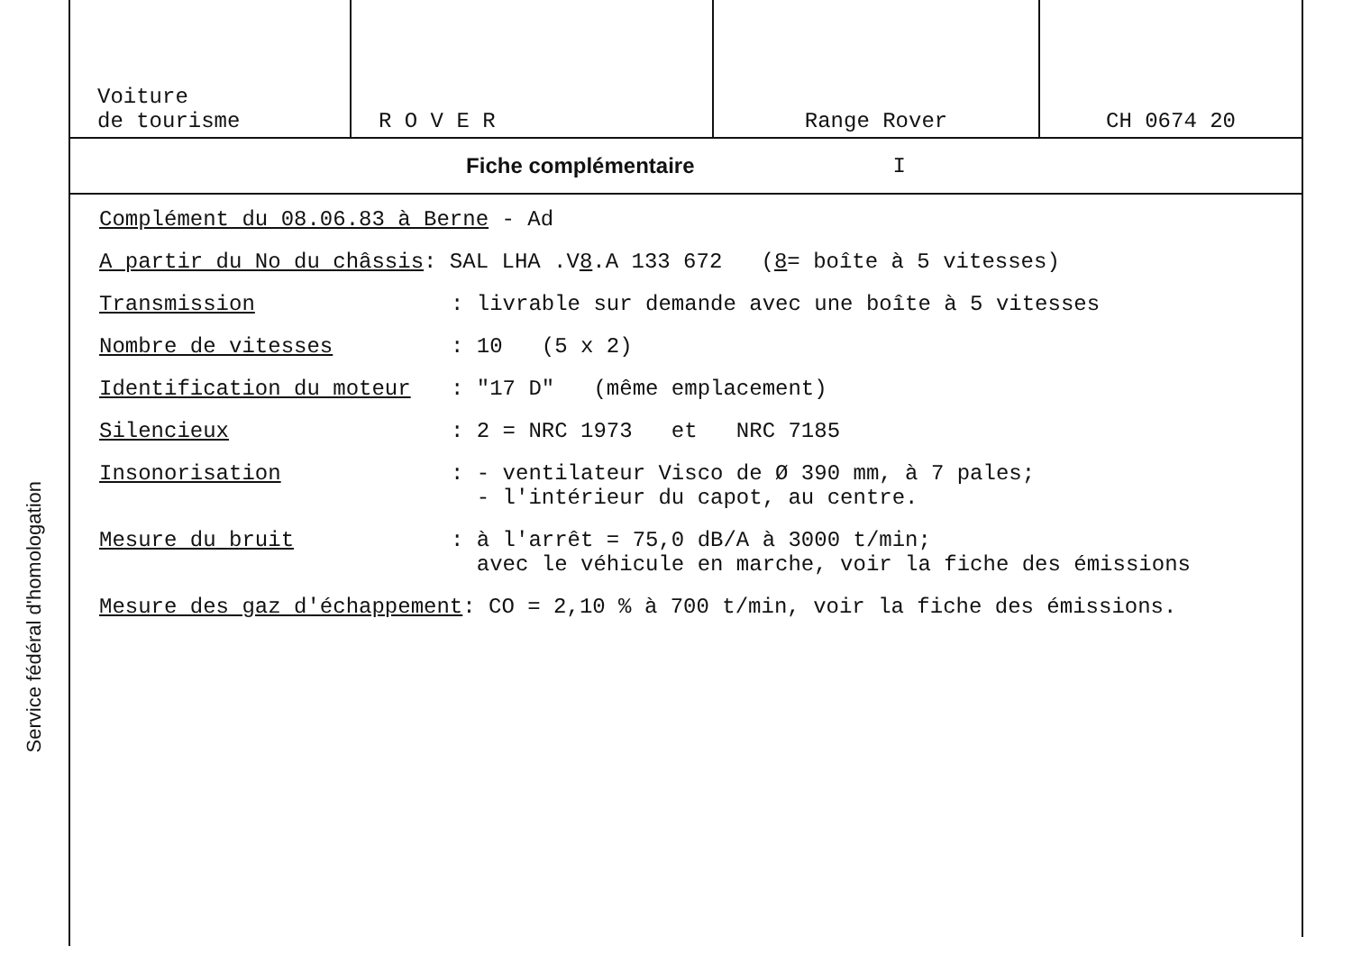Service fédéral d'homologation
| Voiture de tourisme | R O V E R | Range Rover | CH 0674 20 |
Fiche complémentaire I
Complément du 08.06.83 à Berne - Ad
A partir du No du châssis: SAL LHA .V 8.A 133 672 ( 8 = boîte à 5 vitesses)
Transmission : livrable sur demande avec une boîte à 5 vitesses
Nombre de vitesses : 10 (5 x 2)
Identification du moteur : "17 D" (même emplacement)
Silencieux : 2 = NRC 1973 et NRC 7185
Insonorisation : - ventilateur Visco de Ø 390 mm, à 7 pales;
- l'intérieur du capot, au centre.
Mesure du bruit : à l'arrêt = 75,0 dB/A à 3000 t/min;
avec le véhicule en marche, voir la fiche des émissions
Mesure des gaz d'échappement: CO = 2,10 % à 700 t/min, voir la fiche des émissions.